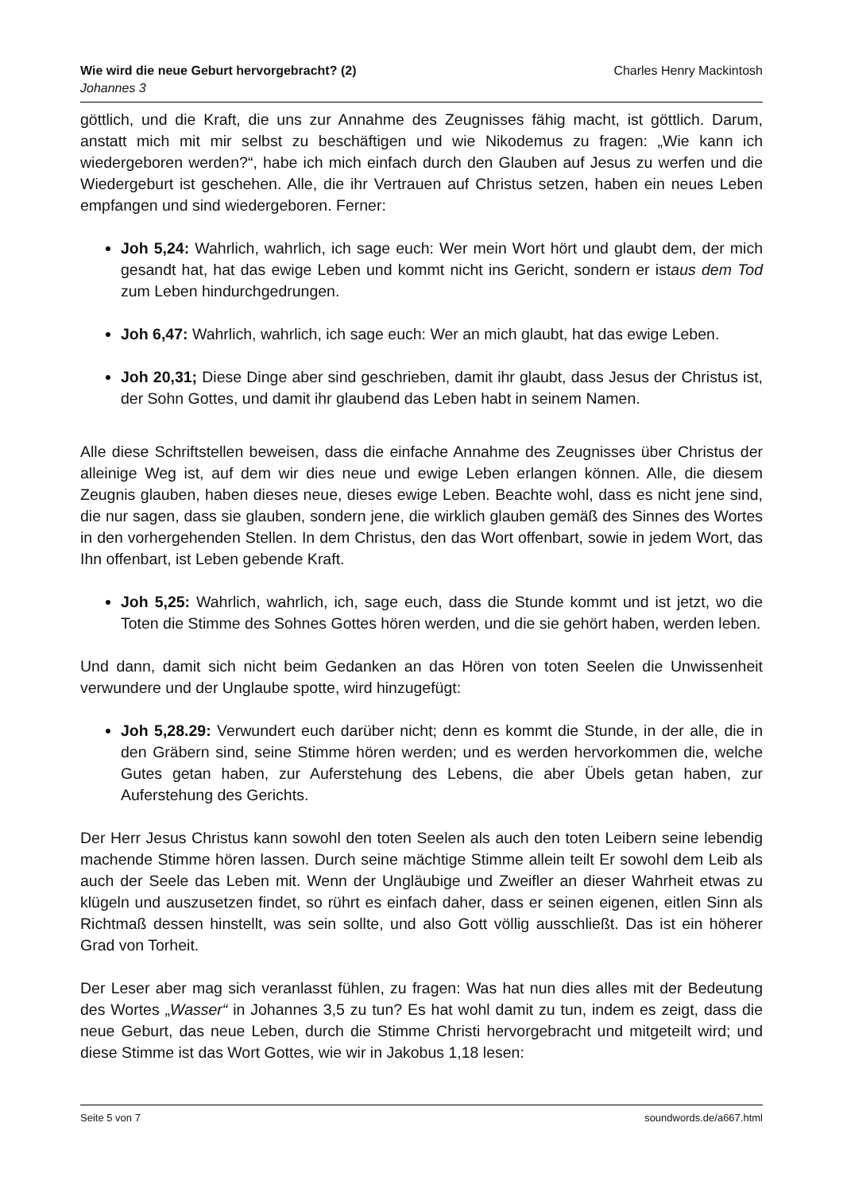Charles Henry Mackintosh Wie wird die neue Geburt hervorgebracht? (2)
Johannes 3
göttlich, und die Kraft, die uns zur Annahme des Zeugnisses fähig macht, ist göttlich. Darum, anstatt mich mit mir selbst zu beschäftigen und wie Nikodemus zu fragen: „Wie kann ich wiedergeboren werden?“, habe ich mich einfach durch den Glauben auf Jesus zu werfen und die Wiedergeburt ist geschehen. Alle, die ihr Vertrauen auf Christus setzen, haben ein neues Leben empfangen und sind wiedergeboren. Ferner:
Joh 5,24: Wahrlich, wahrlich, ich sage euch: Wer mein Wort hört und glaubt dem, der mich gesandt hat, hat das ewige Leben und kommt nicht ins Gericht, sondern er istaus dem Tod zum Leben hindurchgedrungen.
Joh 6,47: Wahrlich, wahrlich, ich sage euch: Wer an mich glaubt, hat das ewige Leben.
Joh 20,31; Diese Dinge aber sind geschrieben, damit ihr glaubt, dass Jesus der Christus ist, der Sohn Gottes, und damit ihr glaubend das Leben habt in seinem Namen.
Alle diese Schriftstellen beweisen, dass die einfache Annahme des Zeugnisses über Christus der alleinige Weg ist, auf dem wir dies neue und ewige Leben erlangen können. Alle, die diesem Zeugnis glauben, haben dieses neue, dieses ewige Leben. Beachte wohl, dass es nicht jene sind, die nur sagen, dass sie glauben, sondern jene, die wirklich glauben gemäß des Sinnes des Wortes in den vorhergehenden Stellen. In dem Christus, den das Wort offenbart, sowie in jedem Wort, das Ihn offenbart, ist Leben gebende Kraft.
Joh 5,25: Wahrlich, wahrlich, ich, sage euch, dass die Stunde kommt und ist jetzt, wo die Toten die Stimme des Sohnes Gottes hören werden, und die sie gehört haben, werden leben.
Und dann, damit sich nicht beim Gedanken an das Hören von toten Seelen die Unwissenheit verwundere und der Unglaube spotte, wird hinzugefügt:
Joh 5,28.29: Verwundert euch darüber nicht; denn es kommt die Stunde, in der alle, die in den Gräbern sind, seine Stimme hören werden; und es werden hervorkommen die, welche Gutes getan haben, zur Auferstehung des Lebens, die aber Übels getan haben, zur Auferstehung des Gerichts.
Der Herr Jesus Christus kann sowohl den toten Seelen als auch den toten Leibern seine lebendig machende Stimme hören lassen. Durch seine mächtige Stimme allein teilt Er sowohl dem Leib als auch der Seele das Leben mit. Wenn der Ungläubige und Zweifler an dieser Wahrheit etwas zu klügeln und auszusetzen findet, so rührt es einfach daher, dass er seinen eigenen, eitlen Sinn als Richtmaß dessen hinstellt, was sein sollte, und also Gott völlig ausschließt. Das ist ein höherer Grad von Torheit.
Der Leser aber mag sich veranlasst fühlen, zu fragen: Was hat nun dies alles mit der Bedeutung des Wortes „Wasser“ in Johannes 3,5 zu tun? Es hat wohl damit zu tun, indem es zeigt, dass die neue Geburt, das neue Leben, durch die Stimme Christi hervorgebracht und mitgeteilt wird; und diese Stimme ist das Wort Gottes, wie wir in Jakobus 1,18 lesen:
soundwords.de/a667.html Seite 5 von 7